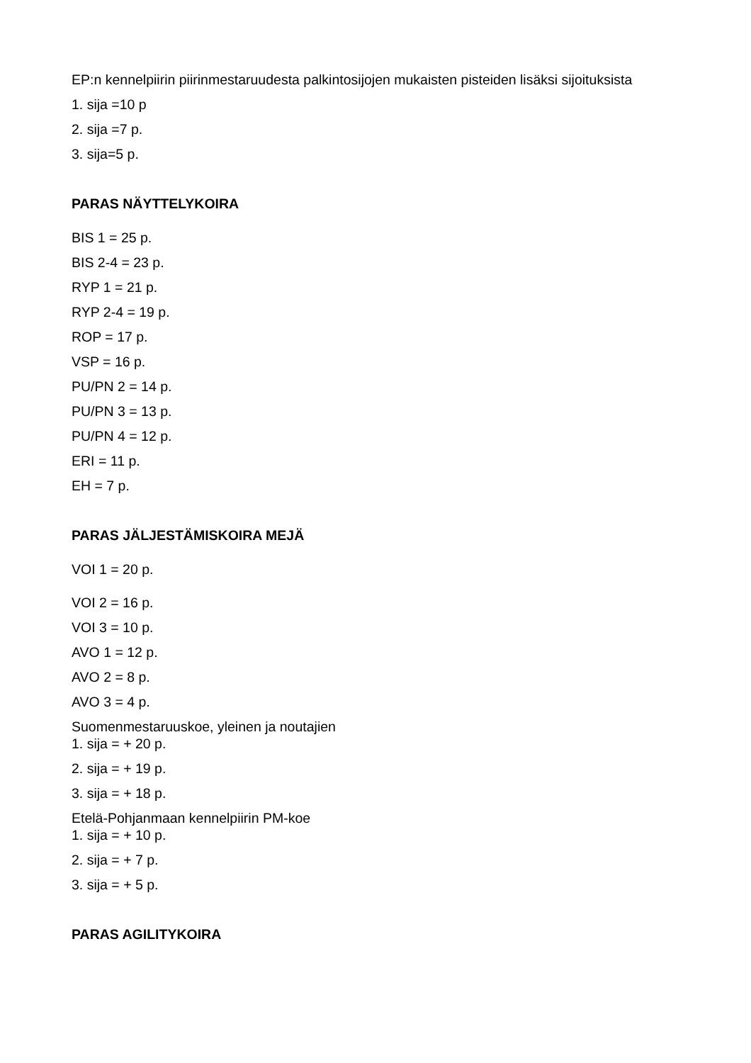EP:n kennelpiirin piirinmestaruudesta palkintosijojen mukaisten pisteiden lisäksi sijoituksista
1. sija =10 p
2. sija =7 p.
3. sija=5 p.
PARAS NÄYTTELYKOIRA
BIS 1 = 25 p.
BIS 2-4 = 23 p.
RYP 1 = 21 p.
RYP 2-4 = 19 p.
ROP = 17 p.
VSP = 16 p.
PU/PN 2 = 14 p.
PU/PN 3 = 13 p.
PU/PN 4 = 12 p.
ERI = 11 p.
EH = 7 p.
PARAS JÄLJESTÄMISKOIRA MEJÄ
VOI 1 = 20 p.
VOI 2 = 16 p.
VOI 3 = 10 p.
AVO 1 = 12 p.
AVO 2 = 8 p.
AVO 3 = 4 p.
Suomenmestaruuskoe, yleinen ja noutajien
1. sija = + 20 p.
2. sija = + 19 p.
3. sija = + 18 p.
Etelä-Pohjanmaan kennelpiirin PM-koe
1. sija = + 10 p.
2. sija = + 7 p.
3. sija = + 5 p.
PARAS AGILITYKOIRA